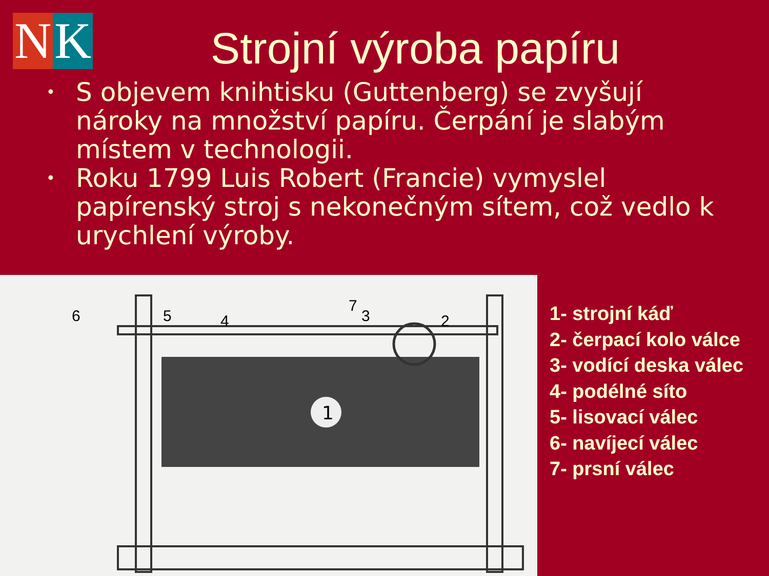N K
Strojní výroba papíru
• S objevem knihtisku (Guttenberg) se zvyšují nároky na množství papíru. Čerpání je slabým místem v technologii.
• Roku 1799 Luis Robert (Francie) vymyslel papírenský stroj s nekonečným sítem, což vedlo k urychlení výroby.
1
6
5
4
7
3
2
1- strojní káď
2- čerpací kolo válce
3- vodící deska válec
4- podélné síto
5- lisovací válec
6- navíjecí válec
7- prsní válec